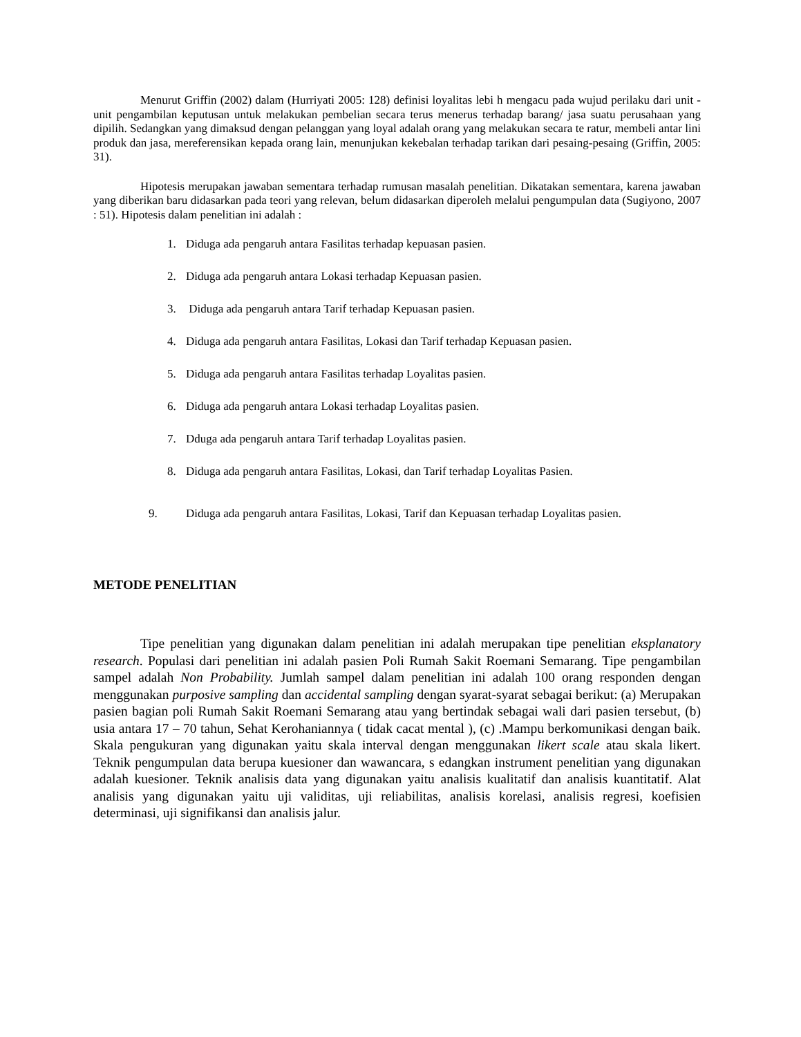Menurut Griffin (2002) dalam (Hurriyati 2005: 128) definisi loyalitas lebi h mengacu pada wujud perilaku dari unit -unit pengambilan keputusan untuk melakukan pembelian secara terus menerus terhadap barang/ jasa suatu perusahaan yang dipilih. Sedangkan yang dimaksud dengan pelanggan yang loyal adalah orang yang melakukan secara te ratur, membeli antar lini produk dan jasa, mereferensikan kepada orang lain, menunjukan kekebalan terhadap tarikan dari pesaing-pesaing (Griffin, 2005: 31).
Hipotesis merupakan jawaban sementara terhadap rumusan masalah penelitian. Dikatakan sementara, karena jawaban yang diberikan baru didasarkan pada teori yang relevan, belum didasarkan diperoleh melalui pengumpulan data (Sugiyono, 2007 : 51). Hipotesis dalam penelitian ini adalah :
1. Diduga ada pengaruh antara Fasilitas terhadap kepuasan pasien.
2. Diduga ada pengaruh antara Lokasi terhadap Kepuasan pasien.
3. Diduga ada pengaruh antara Tarif terhadap Kepuasan pasien.
4. Diduga ada pengaruh antara Fasilitas, Lokasi dan Tarif terhadap Kepuasan pasien.
5. Diduga ada pengaruh antara Fasilitas terhadap Loyalitas pasien.
6. Diduga ada pengaruh antara Lokasi terhadap Loyalitas pasien.
7. Dduga ada pengaruh antara Tarif terhadap Loyalitas pasien.
8. Diduga ada pengaruh antara Fasilitas, Lokasi, dan Tarif terhadap Loyalitas Pasien.
9. Diduga ada pengaruh antara Fasilitas, Lokasi, Tarif dan Kepuasan terhadap Loyalitas pasien.
METODE PENELITIAN
Tipe penelitian yang digunakan dalam penelitian ini adalah merupakan tipe penelitian eksplanatory research. Populasi dari penelitian ini adalah pasien Poli Rumah Sakit Roemani Semarang. Tipe pengambilan sampel adalah Non Probability. Jumlah sampel dalam penelitian ini adalah 100 orang responden dengan menggunakan purposive sampling dan accidental sampling dengan syarat-syarat sebagai berikut: (a) Merupakan pasien bagian poli Rumah Sakit Roemani Semarang atau yang bertindak sebagai wali dari pasien tersebut, (b) usia antara 17 – 70 tahun, Sehat Kerohaniannya ( tidak cacat mental ), (c) .Mampu berkomunikasi dengan baik. Skala pengukuran yang digunakan yaitu skala interval dengan menggunakan likert scale atau skala likert. Teknik pengumpulan data berupa kuesioner dan wawancara, s edangkan instrument penelitian yang digunakan adalah kuesioner. Teknik analisis data yang digunakan yaitu analisis kualitatif dan analisis kuantitatif. Alat analisis yang digunakan yaitu uji validitas, uji reliabilitas, analisis korelasi, analisis regresi, koefisien determinasi, uji signifikansi dan analisis jalur.